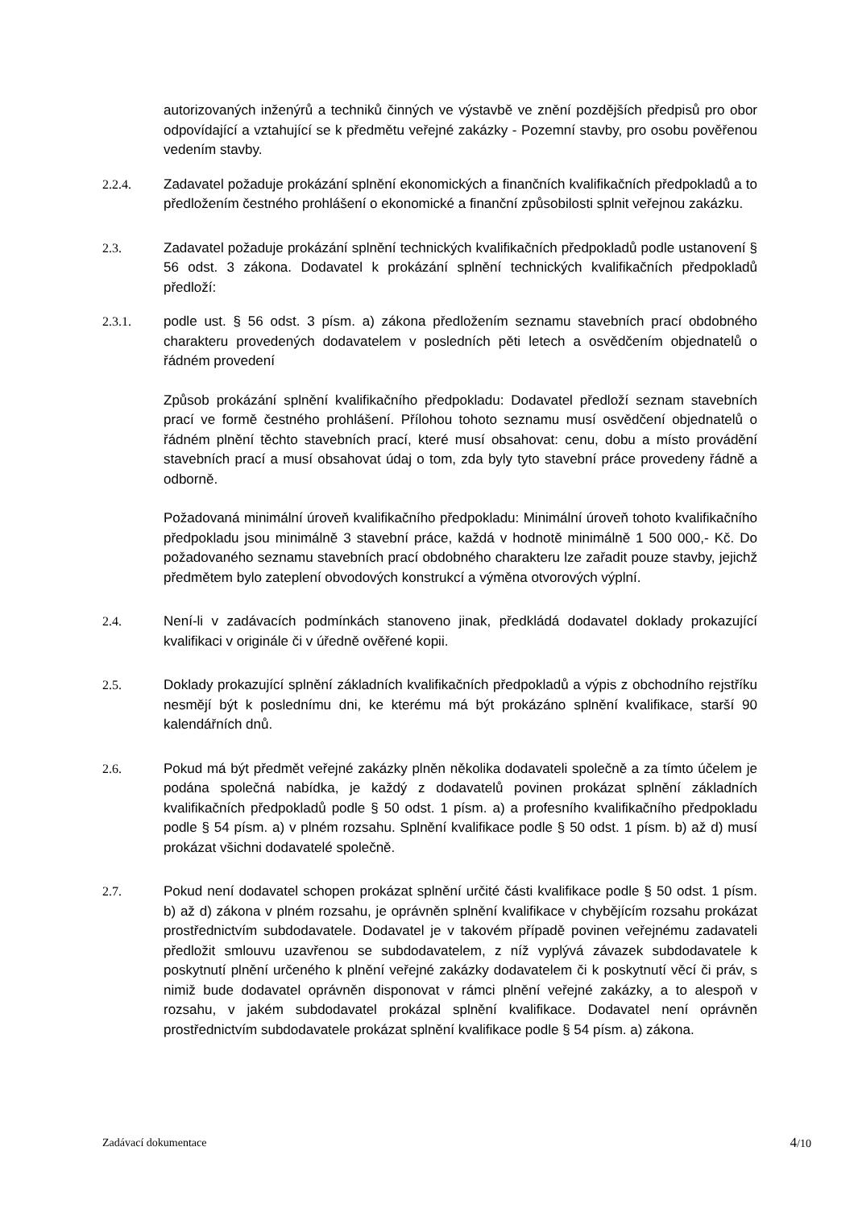autorizovaných inženýrů a techniků činných ve výstavbě ve znění pozdějších předpisů pro obor odpovídající a vztahující se k předmětu veřejné zakázky - Pozemní stavby, pro osobu pověřenou vedením stavby.
2.2.4. Zadavatel požaduje prokázání splnění ekonomických a finančních kvalifikačních předpokladů a to předložením čestného prohlášení o ekonomické a finanční způsobilosti splnit veřejnou zakázku.
2.3. Zadavatel požaduje prokázání splnění technických kvalifikačních předpokladů podle ustanovení § 56 odst. 3 zákona. Dodavatel k prokázání splnění technických kvalifikačních předpokladů předloží:
2.3.1. podle ust. § 56 odst. 3 písm. a) zákona předložením seznamu stavebních prací obdobného charakteru provedených dodavatelem v posledních pěti letech a osvědčením objednatelů o řádném provedení
Způsob prokázání splnění kvalifikačního předpokladu: Dodavatel předloží seznam stavebních prací ve formě čestného prohlášení. Přílohou tohoto seznamu musí osvědčení objednatelů o řádném plnění těchto stavebních prací, které musí obsahovat: cenu, dobu a místo provádění stavebních prací a musí obsahovat údaj o tom, zda byly tyto stavební práce provedeny řádně a odborně.
Požadovaná minimální úroveň kvalifikačního předpokladu: Minimální úroveň tohoto kvalifikačního předpokladu jsou minimálně 3 stavební práce, každá v hodnotě minimálně 1 500 000,- Kč. Do požadovaného seznamu stavebních prací obdobného charakteru lze zařadit pouze stavby, jejichž předmětem bylo zateplení obvodových konstrukcí a výměna otvorových výplní.
2.4. Není-li v zadávacích podmínkách stanoveno jinak, předkládá dodavatel doklady prokazující kvalifikaci v originále či v úředně ověřené kopii.
2.5. Doklady prokazující splnění základních kvalifikačních předpokladů a výpis z obchodního rejstříku nesmějí být k poslednímu dni, ke kterému má být prokázáno splnění kvalifikace, starší 90 kalendářních dnů.
2.6. Pokud má být předmět veřejné zakázky plněn několika dodavateli společně a za tímto účelem je podána společná nabídka, je každý z dodavatelů povinen prokázat splnění základních kvalifikačních předpokladů podle § 50 odst. 1 písm. a) a profesního kvalifikačního předpokladu podle § 54 písm. a) v plném rozsahu. Splnění kvalifikace podle § 50 odst. 1 písm. b) až d) musí prokázat všichni dodavatelé společně.
2.7. Pokud není dodavatel schopen prokázat splnění určité části kvalifikace podle § 50 odst. 1 písm. b) až d) zákona v plném rozsahu, je oprávněn splnění kvalifikace v chybějícím rozsahu prokázat prostřednictvím subdodavatele. Dodavatel je v takovém případě povinen veřejnému zadavateli předložit smlouvu uzavřenou se subdodavatelem, z níž vyplývá závazek subdodavatele k poskytnutí plnění určeného k plnění veřejné zakázky dodavatelem či k poskytnutí věcí či práv, s nimiž bude dodavatel oprávněn disponovat v rámci plnění veřejné zakázky, a to alespoň v rozsahu, v jakém subdodavatel prokázal splnění kvalifikace. Dodavatel není oprávněn prostřednictvím subdodavatele prokázat splnění kvalifikace podle § 54 písm. a) zákona.
Zadávací dokumentace 4/10